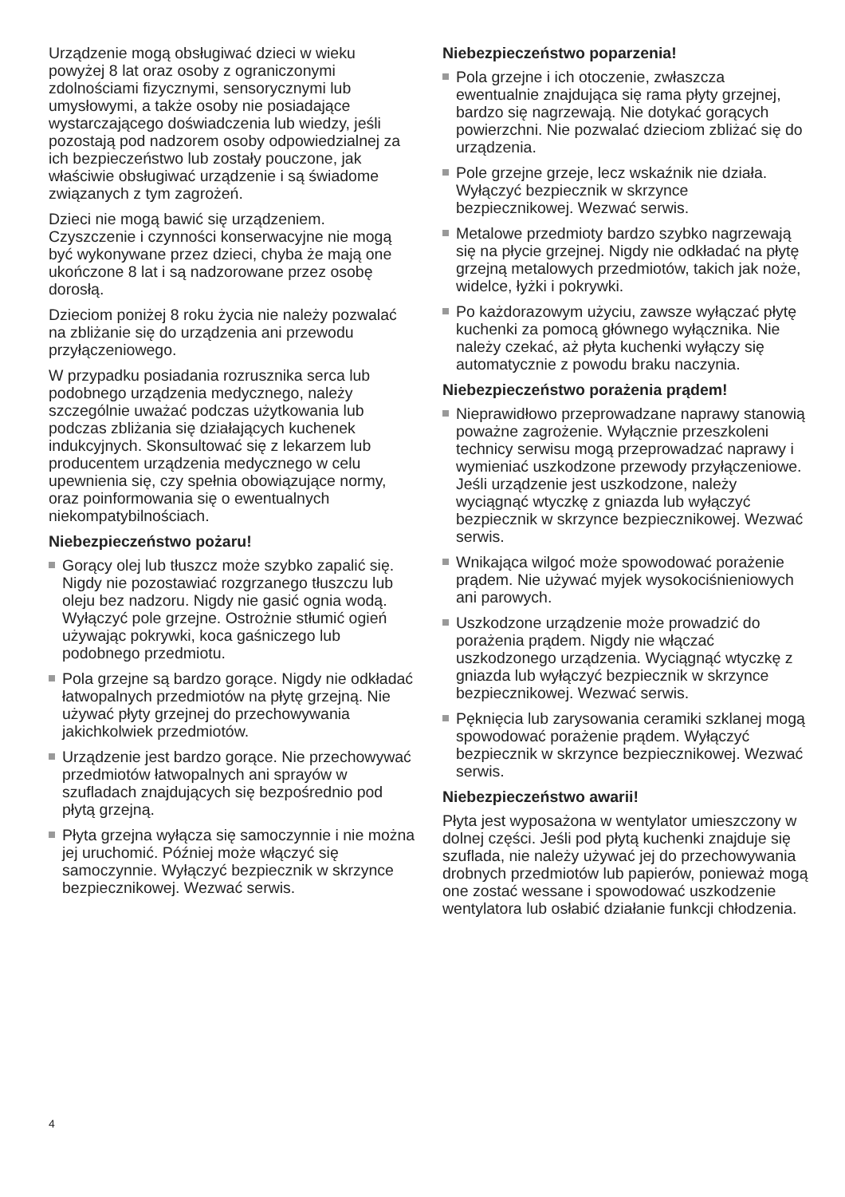Urządzenie mogą obsługiwać dzieci w wieku powyżej 8 lat oraz osoby z ograniczonymi zdolnościami fizycznymi, sensorycznymi lub umysłowymi, a także osoby nie posiadające wystarczającego doświadczenia lub wiedzy, jeśli pozostają pod nadzorem osoby odpowiedzialnej za ich bezpieczeństwo lub zostały pouczone, jak właściwie obsługiwać urządzenie i są świadome związanych z tym zagrożeń.
Dzieci nie mogą bawić się urządzeniem. Czyszczenie i czynności konserwacyjne nie mogą być wykonywane przez dzieci, chyba że mają one ukończone 8 lat i są nadzorowane przez osobę dorosłą.
Dzieciom poniżej 8 roku życia nie należy pozwalać na zbliżanie się do urządzenia ani przewodu przyłączeniowego.
W przypadku posiadania rozrusznika serca lub podobnego urządzenia medycznego, należy szczególnie uważać podczas użytkowania lub podczas zbliżania się działających kuchenek indukcyjnych. Skonsultować się z lekarzem lub producentem urządzenia medycznego w celu upewnienia się, czy spełnia obowiązujące normy, oraz poinformowania się o ewentualnych niekompatybilnościach.
Niebezpieczeństwo pożaru!
Gorący olej lub tłuszcz może szybko zapalić się. Nigdy nie pozostawiać rozgrzanego tłuszczu lub oleju bez nadzoru. Nigdy nie gasić ognia wodą. Wyłączyć pole grzejne. Ostrożnie stłumić ogień używając pokrywki, koca gaśniczego lub podobnego przedmiotu.
Pola grzejne są bardzo gorące. Nigdy nie odkładać łatwopalnych przedmiotów na płytę grzejną. Nie używać płyty grzejnej do przechowywania jakichkolwiek przedmiotów.
Urządzenie jest bardzo gorące. Nie przechowywać przedmiotów łatwopalnych ani sprayów w szufladach znajdujących się bezpośrednio pod płytą grzejną.
Płyta grzejna wyłącza się samoczynnie i nie można jej uruchomić. Później może włączyć się samoczynnie. Wyłączyć bezpiecznik w skrzynce bezpiecznikowej. Wezwać serwis.
Niebezpieczeństwo poparzenia!
Pola grzejne i ich otoczenie, zwłaszcza ewentualnie znajdująca się rama płyty grzejnej, bardzo się nagrzewają. Nie dotykać gorących powierzchni. Nie pozwalać dzieciom zbliżać się do urządzenia.
Pole grzejne grzeje, lecz wskaźnik nie działa. Wyłączyć bezpiecznik w skrzynce bezpiecznikowej. Wezwać serwis.
Metalowe przedmioty bardzo szybko nagrzewają się na płycie grzejnej. Nigdy nie odkładać na płytę grzejną metalowych przedmiotów, takich jak noże, widelce, łyżki i pokrywki.
Po każdorazowym użyciu, zawsze wyłączać płytę kuchenki za pomocą głównego wyłącznika. Nie należy czekać, aż płyta kuchenki wyłączy się automatycznie z powodu braku naczynia.
Niebezpieczeństwo porażenia prądem!
Nieprawidłowo przeprowadzane naprawy stanowią poważne zagrożenie. Wyłącznie przeszkoleni technicy serwisu mogą przeprowadzać naprawy i wymieniać uszkodzone przewody przyłączeniowe. Jeśli urządzenie jest uszkodzone, należy wyciągnąć wtyczkę z gniazda lub wyłączyć bezpiecznik w skrzynce bezpiecznikowej. Wezwać serwis.
Wnikająca wilgoć może spowodować porażenie prądem. Nie używać myjek wysokociśnieniowych ani parowych.
Uszkodzone urządzenie może prowadzić do porażenia prądem. Nigdy nie włączać uszkodzonego urządzenia. Wyciągnąć wtyczkę z gniazda lub wyłączyć bezpiecznik w skrzynce bezpiecznikowej. Wezwać serwis.
Pęknięcia lub zarysowania ceramiki szklanej mogą spowodować porażenie prądem. Wyłączyć bezpiecznik w skrzynce bezpiecznikowej. Wezwać serwis.
Niebezpieczeństwo awarii!
Płyta jest wyposażona w wentylator umieszczony w dolnej części. Jeśli pod płytą kuchenki znajduje się szuflada, nie należy używać jej do przechowywania drobnych przedmiotów lub papierów, ponieważ mogą one zostać wessane i spowodować uszkodzenie wentylatora lub osłabić działanie funkcji chłodzenia.
4